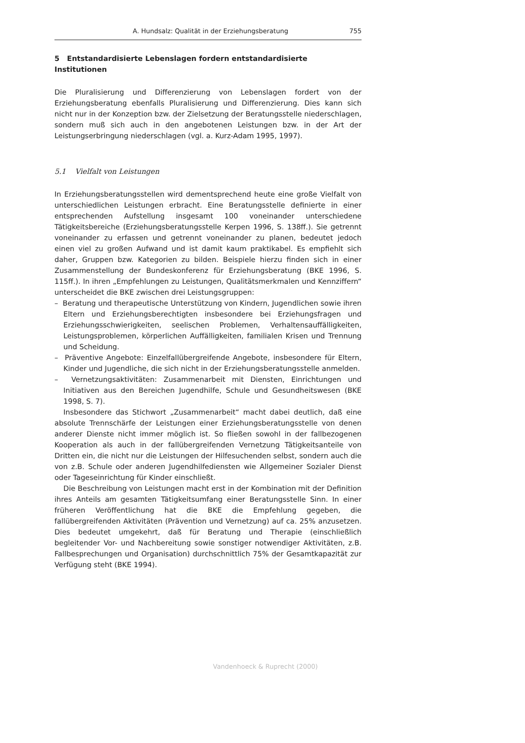A. Hundsalz: Qualität in der Erziehungsberatung 755
5 Entstandardisierte Lebenslagen fordern entstandardisierte Institutionen
Die Pluralisierung und Differenzierung von Lebenslagen fordert von der Erziehungsberatung ebenfalls Pluralisierung und Differenzierung. Dies kann sich nicht nur in der Konzeption bzw. der Zielsetzung der Beratungsstelle niederschlagen, sondern muß sich auch in den angebotenen Leistungen bzw. in der Art der Leistungserbringung niederschlagen (vgl. a. Kurz-Adam 1995, 1997).
5.1 Vielfalt von Leistungen
In Erziehungsberatungsstellen wird dementsprechend heute eine große Vielfalt von unterschiedlichen Leistungen erbracht. Eine Beratungsstelle definierte in einer entsprechenden Aufstellung insgesamt 100 voneinander unterschiedene Tätigkeitsbereiche (Erziehungsberatungsstelle Kerpen 1996, S. 138ff.). Sie getrennt voneinander zu erfassen und getrennt voneinander zu planen, bedeutet jedoch einen viel zu großen Aufwand und ist damit kaum praktikabel. Es empfiehlt sich daher, Gruppen bzw. Kategorien zu bilden. Beispiele hierzu finden sich in einer Zusammenstellung der Bundeskonferenz für Erziehungsberatung (BKE 1996, S. 115ff.). In ihren „Empfehlungen zu Leistungen, Qualitätsmerkmalen und Kennziffern“ unterscheidet die BKE zwischen drei Leistungsgruppen:
– Beratung und therapeutische Unterstützung von Kindern, Jugendlichen sowie ihren Eltern und Erziehungsberechtigten insbesondere bei Erziehungsfragen und Erziehungsschwierigkeiten, seelischen Problemen, Verhaltensauffälligkeiten, Leistungsproblemen, körperlichen Auffälligkeiten, familialen Krisen und Trennung und Scheidung.
– Präventive Angebote: Einzelfallübergreifende Angebote, insbesondere für Eltern, Kinder und Jugendliche, die sich nicht in der Erziehungsberatungsstelle anmelden.
– Vernetzungsaktivitäten: Zusammenarbeit mit Diensten, Einrichtungen und Initiativen aus den Bereichen Jugendhilfe, Schule und Gesundheitswesen (BKE 1998, S. 7).
Insbesondere das Stichwort „Zusammenarbeit“ macht dabei deutlich, daß eine absolute Trennschärfe der Leistungen einer Erziehungsberatungsstelle von denen anderer Dienste nicht immer möglich ist. So fließen sowohl in der fallbezogenen Kooperation als auch in der fallübergreifenden Vernetzung Tätigkeitsanteile von Dritten ein, die nicht nur die Leistungen der Hilfesuchenden selbst, sondern auch die von z.B. Schule oder anderen Jugendhilfediensten wie Allgemeiner Sozialer Dienst oder Tageseinrichtung für Kinder einschließt.
Die Beschreibung von Leistungen macht erst in der Kombination mit der Definition ihres Anteils am gesamten Tätigkeitsumfang einer Beratungsstelle Sinn. In einer früheren Veröffentlichung hat die BKE die Empfehlung gegeben, die fallübergreifenden Aktivitäten (Prävention und Vernetzung) auf ca. 25% anzusetzen. Dies bedeutet umgekehrt, daß für Beratung und Therapie (einschließlich begleitender Vor- und Nachbereitung sowie sonstiger notwendiger Aktivitäten, z.B. Fallbesprechungen und Organisation) durchschnittlich 75% der Gesamtkapazität zur Verfügung steht (BKE 1994).
Vandenhoeck & Ruprecht (2000)